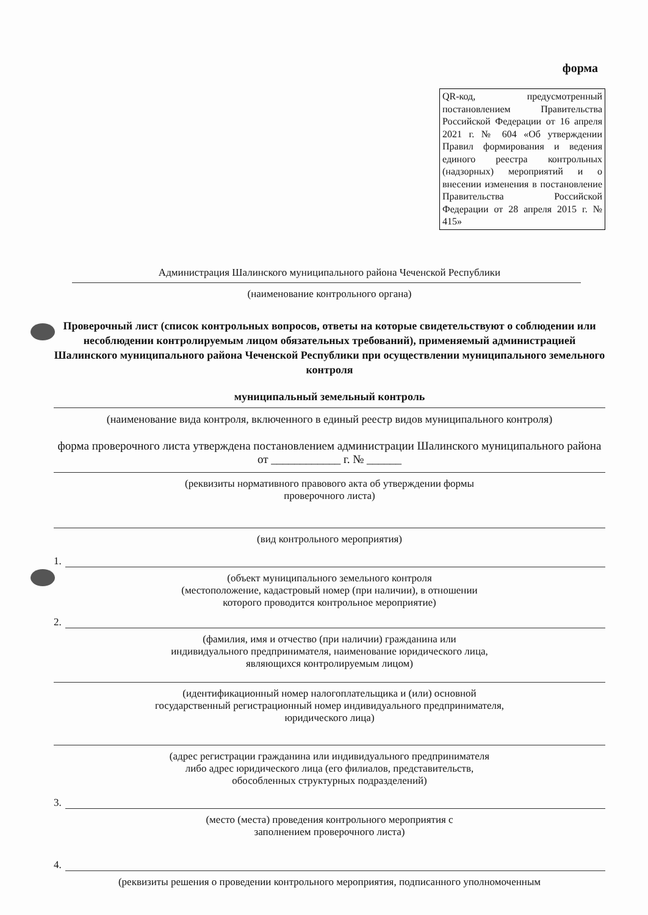форма
QR-код, предусмотренный постановлением Правительства Российской Федерации от 16 апреля 2021 г. № 604 «Об утверждении Правил формирования и ведения единого реестра контрольных (надзорных) мероприятий и о внесении изменения в постановление Правительства Российской Федерации от 28 апреля 2015 г. № 415»
Администрация Шалинского муниципального района Чеченской Республики
(наименование контрольного органа)
Проверочный лист (список контрольных вопросов, ответы на которые свидетельствуют о соблюдении или несоблюдении контролируемым лицом обязательных требований), применяемый администрацией Шалинского муниципального района Чеченской Республики при осуществлении муниципального земельного контроля
муниципальный земельный контроль
(наименование вида контроля, включенного в единый реестр видов муниципального контроля)
форма проверочного листа утверждена постановлением администрации Шалинского муниципального района от ____________ г. № ______
(реквизиты нормативного правового акта об утверждении формы
проверочного листа)
(вид контрольного мероприятия)
1.
(объект муниципального земельного контроля
(местоположение, кадастровый номер (при наличии), в отношении
которого проводится контрольное мероприятие)
2.
(фамилия, имя и отчество (при наличии) гражданина или
индивидуального предпринимателя, наименование юридического лица,
являющихся контролируемым лицом)
(идентификационный номер налогоплательщика и (или) основной
государственный регистрационный номер индивидуального предпринимателя,
юридического лица)
(адрес регистрации гражданина или индивидуального предпринимателя
либо адрес юридического лица (его филиалов, представительств,
обособленных структурных подразделений)
3.
(место (места) проведения контрольного мероприятия с
заполнением проверочного листа)
4.
(реквизиты решения о проведении контрольного мероприятия, подписанного уполномоченным